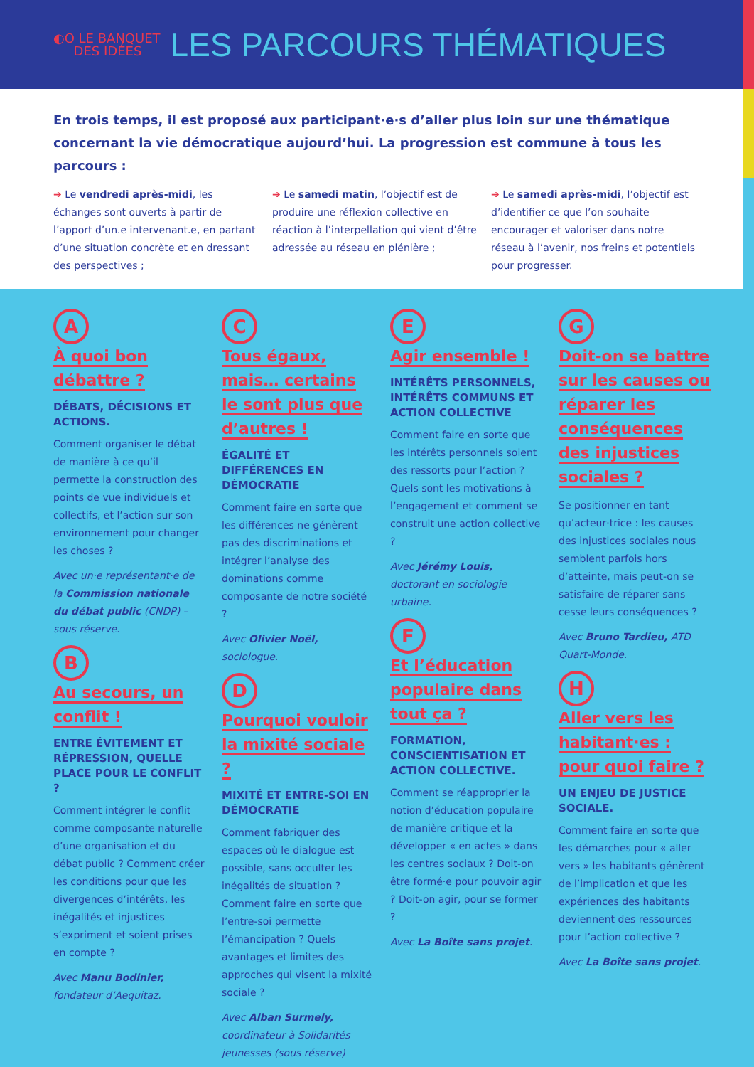◐O LE BANQUET
DES IDÉES
LES PARCOURS THÉMATIQUES
En trois temps, il est proposé aux participant·e·s d’aller plus loin sur une thématique concernant la vie démocratique aujourd’hui. La progression est commune à tous les parcours :
➔ Le vendredi après-midi, les échanges sont ouverts à partir de l’apport d’un.e intervenant.e, en partant d’une situation concrète et en dressant des perspectives ;
➔ Le samedi matin, l’objectif est de produire une réflexion collective en réaction à l’interpellation qui vient d’être adressée au réseau en plénière ;
➔ Le samedi après-midi, l’objectif est d’identifier ce que l’on souhaite encourager et valoriser dans notre réseau à l’avenir, nos freins et potentiels pour progresser.
A
À quoi bon débattre ?
DÉBATS, DÉCISIONS ET ACTIONS.
Comment organiser le débat de manière à ce qu’il permette la construction des points de vue individuels et collectifs, et l’action sur son environnement pour changer les choses ?
Avec un·e représentant·e de la Commission nationale du débat public (CNDP) – sous réserve.
B
Au secours, un conflit !
ENTRE ÉVITEMENT ET RÉPRESSION, QUELLE PLACE POUR LE CONFLIT ?
Comment intégrer le conflit comme composante naturelle d’une organisation et du débat public ? Comment créer les conditions pour que les divergences d’intérêts, les inégalités et injustices s’expriment et soient prises en compte ?
Avec Manu Bodinier, fondateur d’Aequitaz.
C
Tous égaux, mais… certains le sont plus que d’autres !
ÉGALITÉ ET DIFFÉRENCES EN DÉMOCRATIE
Comment faire en sorte que les différences ne génèrent pas des discriminations et intégrer l’analyse des dominations comme composante de notre société ?
Avec Olivier Noël, sociologue.
D
Pourquoi vouloir la mixité sociale ?
MIXITÉ ET ENTRE-SOI EN DÉMOCRATIE
Comment fabriquer des espaces où le dialogue est possible, sans occulter les inégalités de situation ? Comment faire en sorte que l’entre-soi permette l’émancipation ? Quels avantages et limites des approches qui visent la mixité sociale ?
Avec Alban Surmely, coordinateur à Solidarités jeunesses (sous réserve)
E
Agir ensemble !
INTÉRÊTS PERSONNELS, INTÉRÊTS COMMUNS ET ACTION COLLECTIVE
Comment faire en sorte que les intérêts personnels soient des ressorts pour l’action ? Quels sont les motivations à l’engagement et comment se construit une action collective ?
Avec Jérémy Louis, doctorant en sociologie urbaine.
F
Et l’éducation populaire dans tout ça ?
FORMATION, CONSCIENTISATION ET ACTION COLLECTIVE.
Comment se réapproprier la notion d’éducation populaire de manière critique et la développer « en actes » dans les centres sociaux ? Doit-on être formé·e pour pouvoir agir ? Doit-on agir, pour se former ?
Avec La Boîte sans projet.
G
Doit-on se battre sur les causes ou réparer les conséquences des injustices sociales ?
Se positionner en tant qu’acteur·trice : les causes des injustices sociales nous semblent parfois hors d’atteinte, mais peut-on se satisfaire de réparer sans cesse leurs conséquences ?
Avec Bruno Tardieu, ATD Quart-Monde.
H
Aller vers les habitant·es : pour quoi faire ?
UN ENJEU DE JUSTICE SOCIALE.
Comment faire en sorte que les démarches pour « aller vers » les habitants génèrent de l’implication et que les expériences des habitants deviennent des ressources pour l’action collective ?
Avec La Boîte sans projet.